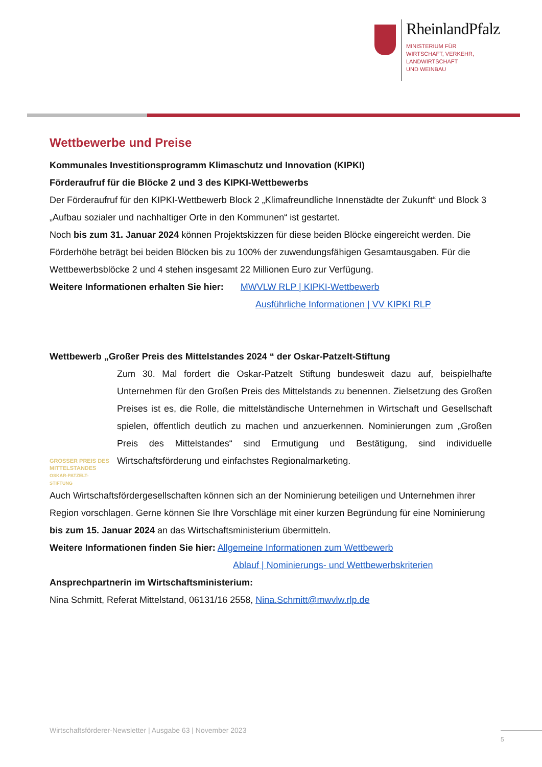RheinlandPfalz
MINISTERIUM FÜR
WIRTSCHAFT, VERKEHR,
LANDWIRTSCHAFT
UND WEINBAU
Wettbewerbe und Preise
Kommunales Investitionsprogramm Klimaschutz und Innovation (KIPKI)
Förderaufruf für die Blöcke 2 und 3 des KIPKI-Wettbewerbs
Der Förderaufruf für den KIPKI-Wettbewerb Block 2 „Klimafreundliche Innenstädte der Zukunft“ und Block 3 „Aufbau sozialer und nachhaltiger Orte in den Kommunen“ ist gestartet.
Noch bis zum 31. Januar 2024 können Projektskizzen für diese beiden Blöcke eingereicht werden. Die Förderhöhe beträgt bei beiden Blöcken bis zu 100% der zuwendungsfähigen Gesamtausgaben. Für die Wettbewerbsblöcke 2 und 4 stehen insgesamt 22 Millionen Euro zur Verfügung.
Weitere Informationen erhalten Sie hier: MWVLW RLP | KIPKI-Wettbewerb
Ausführliche Informationen | VV KIPKI RLP
Wettbewerb „Großer Preis des Mittelstandes 2024 “ der Oskar-Patzelt-Stiftung
GROSSER PREIS DES
MITTELSTANDES
OSKAR-PATZELT-STIFTUNG
Zum 30. Mal fordert die Oskar-Patzelt Stiftung bundesweit dazu auf, beispielhafte Unternehmen für den Großen Preis des Mittelstands zu benennen. Zielsetzung des Großen Preises ist es, die Rolle, die mittelständische Unternehmen in Wirtschaft und Gesellschaft spielen, öffentlich deutlich zu machen und anzuerkennen. Nominierungen zum „Großen Preis des Mittelstandes“ sind Ermutigung und Bestätigung, sind individuelle Wirtschaftsförderung und einfachstes Regionalmarketing.
Auch Wirtschaftsfördergesellschaften können sich an der Nominierung beteiligen und Unternehmen ihrer Region vorschlagen. Gerne können Sie Ihre Vorschläge mit einer kurzen Begründung für eine Nominierung bis zum 15. Januar 2024 an das Wirtschaftsministerium übermitteln.
Weitere Informationen finden Sie hier: Allgemeine Informationen zum Wettbewerb
Ablauf | Nominierungs- und Wettbewerbskriterien
Ansprechpartnerin im Wirtschaftsministerium:
Nina Schmitt, Referat Mittelstand, 06131/16 2558, Nina.Schmitt@mwvlw.rlp.de
Wirtschaftsförderer-Newsletter | Ausgabe 63 | November 2023
5